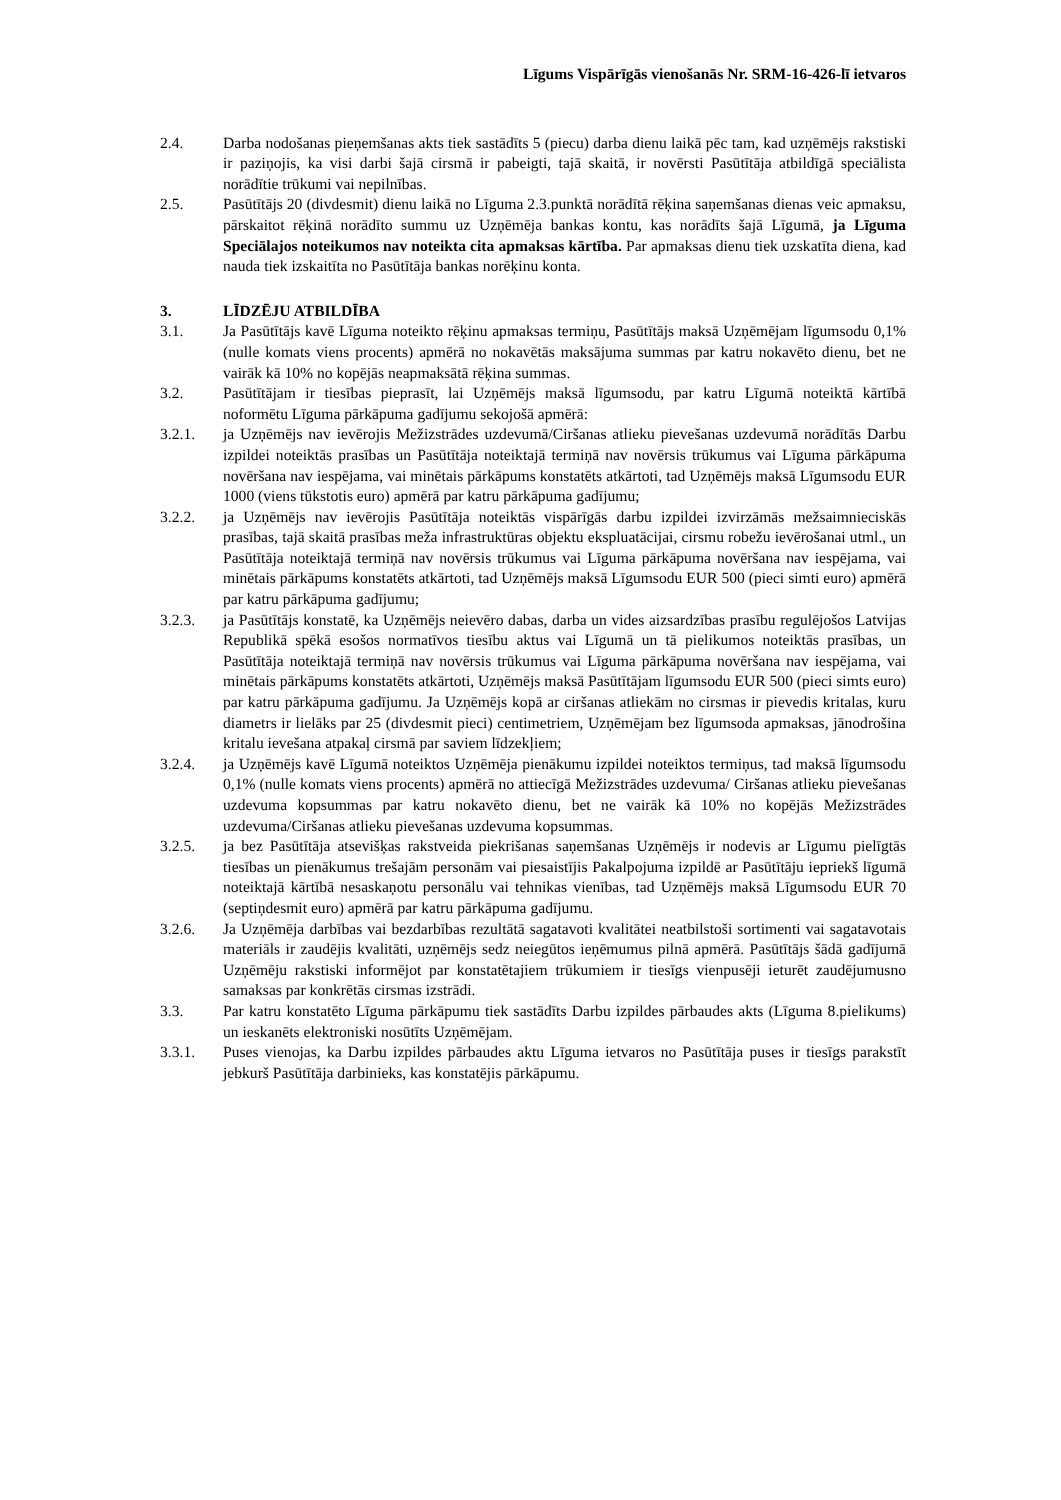Līgums Vispārīgās vienošanās Nr. SRM-16-426-lī ietvaros
2.4. Darba nodošanas pieņemšanas akts tiek sastādīts 5 (piecu) darba dienu laikā pēc tam, kad uzņēmējs rakstiski ir paziņojis, ka visi darbi šajā cirsmā ir pabeigti, tajā skaitā, ir novērsti Pasūtītāja atbildīgā speciālista norādītie trūkumi vai nepilnības.
2.5. Pasūtītājs 20 (divdesmit) dienu laikā no Līguma 2.3.punktā norādītā rēķina saņemšanas dienas veic apmaksu, pārskaitot rēķinā norādīto summu uz Uzņēmēja bankas kontu, kas norādīts šajā Līgumā, ja Līguma Speciālajos noteikumos nav noteikta cita apmaksas kārtība. Par apmaksas dienu tiek uzskatīta diena, kad nauda tiek izskaitīta no Pasūtītāja bankas norēķinu konta.
3. LĪDZĒJU ATBILDĪBA
3.1. Ja Pasūtītājs kavē Līguma noteikto rēķinu apmaksas termiņu, Pasūtītājs maksā Uzņēmējam līgumsodu 0,1% (nulle komats viens procents) apmērā no nokavētās maksājuma summas par katru nokavēto dienu, bet ne vairāk kā 10% no kopējās neapmaksātā rēķina summas.
3.2. Pasūtītājam ir tiesības pieprasīt, lai Uzņēmējs maksā līgumsodu, par katru Līgumā noteiktā kārtībā noformētu Līguma pārkāpuma gadījumu sekojošā apmērā:
3.2.1. ja Uzņēmējs nav ievērojis Mežizstrādes uzdevumā/Ciršanas atlieku pievešanas uzdevumā norādītās Darbu izpildei noteiktās prasības un Pasūtītāja noteiktajā termiņā nav novērsis trūkumus vai Līguma pārkāpuma novēršana nav iespējama, vai minētais pārkāpums konstatēts atkārtoti, tad Uzņēmējs maksā Līgumsodu EUR 1000 (viens tūkstotis euro) apmērā par katru pārkāpuma gadījumu;
3.2.2. ja Uzņēmējs nav ievērojis Pasūtītāja noteiktās vispārīgās darbu izpildei izvirzāmās mežsaimnieciskās prasības, tajā skaitā prasības meža infrastruktūras objektu ekspluatācijai, cirsmu robežu ievērošanai utml., un Pasūtītāja noteiktajā termiņā nav novērsis trūkumus vai Līguma pārkāpuma novēršana nav iespējama, vai minētais pārkāpums konstatēts atkārtoti, tad Uzņēmējs maksā Līgumsodu EUR 500 (pieci simti euro) apmērā par katru pārkāpuma gadījumu;
3.2.3. ja Pasūtītājs konstatē, ka Uzņēmējs neievēro dabas, darba un vides aizsardzības prasību regulējošos Latvijas Republikā spēkā esošos normatīvos tiesību aktus vai Līgumā un tā pielikumos noteiktās prasības, un Pasūtītāja noteiktajā termiņā nav novērsis trūkumus vai Līguma pārkāpuma novēršana nav iespējama, vai minētais pārkāpums konstatēts atkārtoti, Uzņēmējs maksā Pasūtītājam līgumsodu EUR 500 (pieci simts euro) par katru pārkāpuma gadījumu. Ja Uzņēmējs kopā ar ciršanas atliekām no cirsmas ir pievedis kritalas, kuru diametrs ir lielāks par 25 (divdesmit pieci) centimetriem, Uzņēmējam bez līgumsoda apmaksas, jānodrošina kritalu ievešana atpakaļ cirsmā par saviem līdzekļiem;
3.2.4. ja Uzņēmējs kavē Līgumā noteiktos Uzņēmēja pienākumu izpildei noteiktos termiņus, tad maksā līgumsodu 0,1% (nulle komats viens procents) apmērā no attiecīgā Mežizstrādes uzdevuma/ Ciršanas atlieku pievešanas uzdevuma kopsummas par katru nokavēto dienu, bet ne vairāk kā 10% no kopējās Mežizstrādes uzdevuma/Ciršanas atlieku pievešanas uzdevuma kopsummas.
3.2.5. ja bez Pasūtītāja atsevišķas rakstveida piekrišanas saņemšanas Uzņēmējs ir nodevis ar Līgumu pielīgtās tiesības un pienākumus trešajām personām vai piesaistījis Pakalpojuma izpildē ar Pasūtītāju iepriekš līgumā noteiktajā kārtībā nesaskaņotu personālu vai tehnikas vienības, tad Uzņēmējs maksā Līgumsodu EUR 70 (septiņdesmit euro) apmērā par katru pārkāpuma gadījumu.
3.2.6. Ja Uzņēmēja darbības vai bezdarbības rezultātā sagatavoti kvalitātei neatbilstoši sortimenti vai sagatavotais materiāls ir zaudējis kvalitāti, uzņēmējs sedz neiegūtos ieņēmumus pilnā apmērā. Pasūtītājs šādā gadījumā Uzņēmēju rakstiski informējot par konstatētajiem trūkumiem ir tiesīgs vienpusēji ieturēt zaudējumusno samaksas par konkrētās cirsmas izstrādi.
3.3. Par katru konstatēto Līguma pārkāpumu tiek sastādīts Darbu izpildes pārbaudes akts (Līguma 8.pielikums) un ieskanēts elektroniski nosūtīts Uzņēmējam.
3.3.1. Puses vienojas, ka Darbu izpildes pārbaudes aktu Līguma ietvaros no Pasūtītāja puses ir tiesīgs parakstīt jebkurš Pasūtītāja darbinieks, kas konstatējis pārkāpumu.